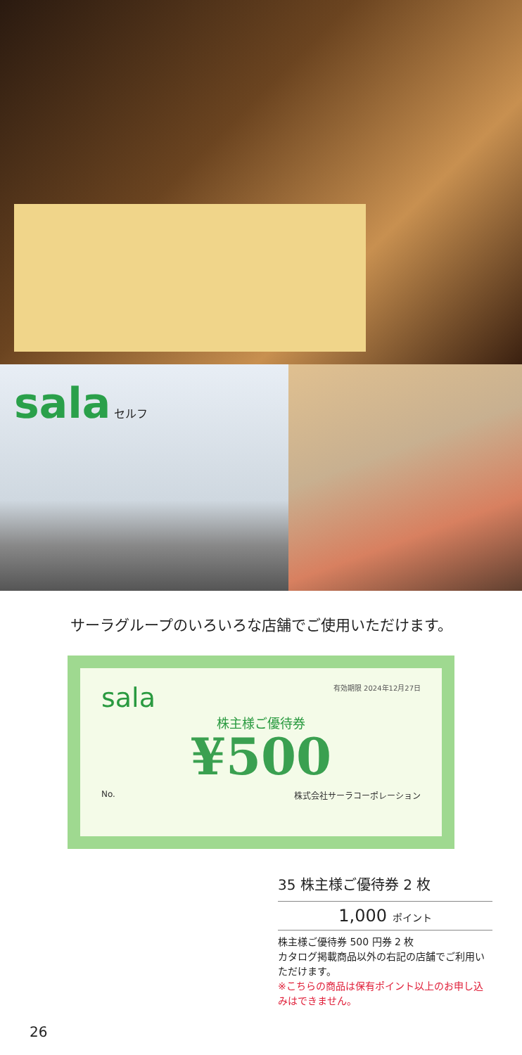sala セルフ
サーラグループのいろいろな店舗でご使用いただけます。
sala
有効期限 2024年12月27日
株主様ご優待券
¥500
No. 株式会社サーラコーポレーション
35 株主様ご優待券 2 枚
1,000 ポイント
株主様ご優待券 500 円券 2 枚
カタログ掲載商品以外の右記の店舗でご利用いただけます。
※こちらの商品は保有ポイント以上のお申し込みはできません。
26